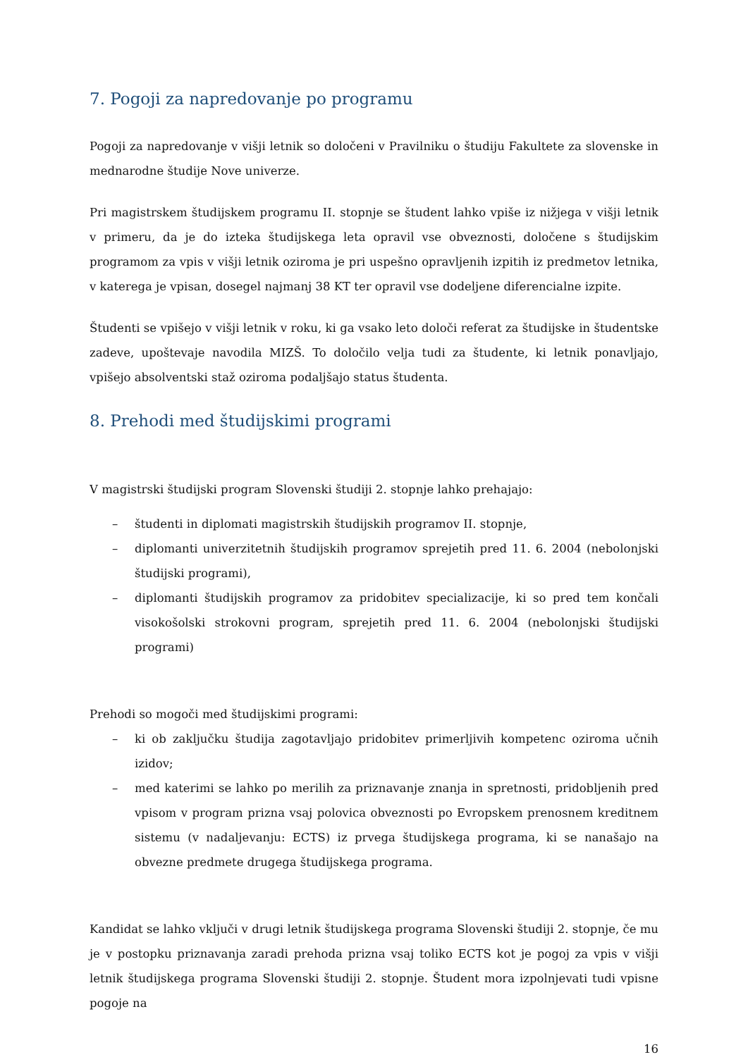7. Pogoji za napredovanje po programu
Pogoji za napredovanje v višji letnik so določeni v Pravilniku o študiju Fakultete za slovenske in mednarodne študije Nove univerze.
Pri magistrskem študijskem programu II. stopnje se študent lahko vpiše iz nižjega v višji letnik v primeru, da je do izteka študijskega leta opravil vse obveznosti, določene s študijskim programom za vpis v višji letnik oziroma je pri uspešno opravljenih izpitih iz predmetov letnika, v katerega je vpisan, dosegel najmanj 38 KT ter opravil vse dodeljene diferencialne izpite.
Študenti se vpišejo v višji letnik v roku, ki ga vsako leto določi referat za študijske in študentske zadeve, upoštevaje navodila MIZŠ. To določilo velja tudi za študente, ki letnik ponavljajo, vpišejo absolventski staž oziroma podaljšajo status študenta.
8. Prehodi med študijskimi programi
V magistrski študijski program Slovenski študiji 2. stopnje lahko prehajajo:
– študenti in diplomati magistrskih študijskih programov II. stopnje,
– diplomanti univerzitetnih študijskih programov sprejetih pred 11. 6. 2004 (nebolonjski študijski programi),
– diplomanti študijskih programov za pridobitev specializacije, ki so pred tem končali visokošolski strokovni program, sprejetih pred 11. 6. 2004 (nebolonjski študijski programi)
Prehodi so mogoči med študijskimi programi:
– ki ob zaključku študija zagotavljajo pridobitev primerljivih kompetenc oziroma učnih izidov;
– med katerimi se lahko po merilih za priznavanje znanja in spretnosti, pridobljenih pred vpisom v program prizna vsaj polovica obveznosti po Evropskem prenosnem kreditnem sistemu (v nadaljevanju: ECTS) iz prvega študijskega programa, ki se nanašajo na obvezne predmete drugega študijskega programa.
Kandidat se lahko vključi v drugi letnik študijskega programa Slovenski študiji 2. stopnje, če mu je v postopku priznavanja zaradi prehoda prizna vsaj toliko ECTS kot je pogoj za vpis v višji letnik študijskega programa Slovenski študiji 2. stopnje. Študent mora izpolnjevati tudi vpisne pogoje na
16